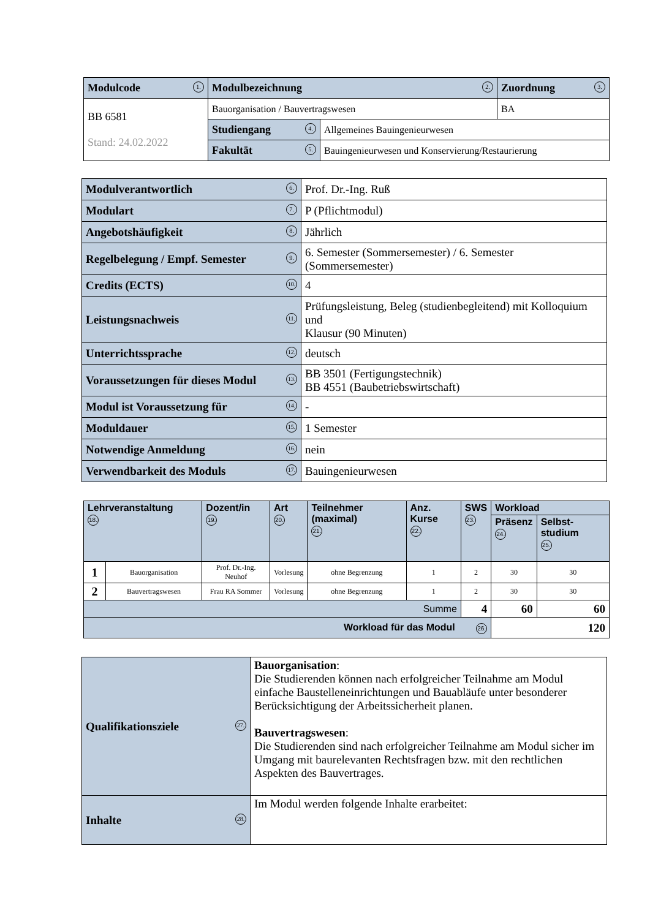| Modulcode 1. | Modulbezeichnung 2. | | Zuordnung 3. |
| BB 6581 Stand: 24.02.2022 | Bauorganisation / Bauvertragswesen | | BA |
| | Studiengang 4. | Allgemeines Bauingenieurwesen | |
| | Fakultät 5. | Bauingenieurwesen und Konservierung/Restaurierung | |
| Modulverantwortlich 6. | Prof. Dr.-Ing. Ruß |
| Modulart 7. | P (Pflichtmodul) |
| Angebotshäufigkeit 8. | Jährlich |
| Regelbelegung / Empf. Semester 9. | 6. Semester (Sommersemester) / 6. Semester (Sommersemester) |
| Credits (ECTS) 10. | 4 |
| Leistungsnachweis 11. | Prüfungsleistung, Beleg (studienbegleitend) mit Kolloquium und Klausur (90 Minuten) |
| Unterrichtssprache 12. | deutsch |
| Voraussetzungen für dieses Modul 13. | BB 3501 (Fertigungstechnik) BB 4551 (Baubetriebswirtschaft) |
| Modul ist Voraussetzung für 14. | - |
| Moduldauer 15. | 1 Semester |
| Notwendige Anmeldung 16. | nein |
| Verwendbarkeit des Moduls 17. | Bauingenieurwesen |
| Lehrveranstaltung 18. | | Dozent/in 19. | Art 20. | Teilnehmer (maximal) 21. | Anz. Kurse 22. | SWS 23. | Workload | |
| --- | --- | --- | --- | --- | --- | --- | --- | --- |
| | | | | | | | Präsenz 24. | Selbst-studium 25. |
| 1 | Bauorganisation | Prof. Dr.-Ing. Neuhof | Vorlesung | ohne Begrenzung | 1 | 2 | 30 | 30 |
| 2 | Bauvertragswesen | Frau RA Sommer | Vorlesung | ohne Begrenzung | 1 | 2 | 30 | 30 |
| Summe | | | | | | 4 | 60 | 60 |
| Workload für das Modul 26. | | | | | | | 120 | |
| Qualifikationsziele 27. | Bauorganisation : Die Studierenden können nach erfolgreicher Teilnahme am Modul einfache Baustelleneinrichtungen und Bauabläufe unter besonderer Berücksichtigung der Arbeitssicherheit planen. Bauvertragswesen : Die Studierenden sind nach erfolgreicher Teilnahme am Modul sicher im Umgang mit baurelevanten Rechtsfragen bzw. mit den rechtlichen Aspekten des Bauvertrages. |
| Inhalte 28. | Im Modul werden folgende Inhalte erarbeitet: |